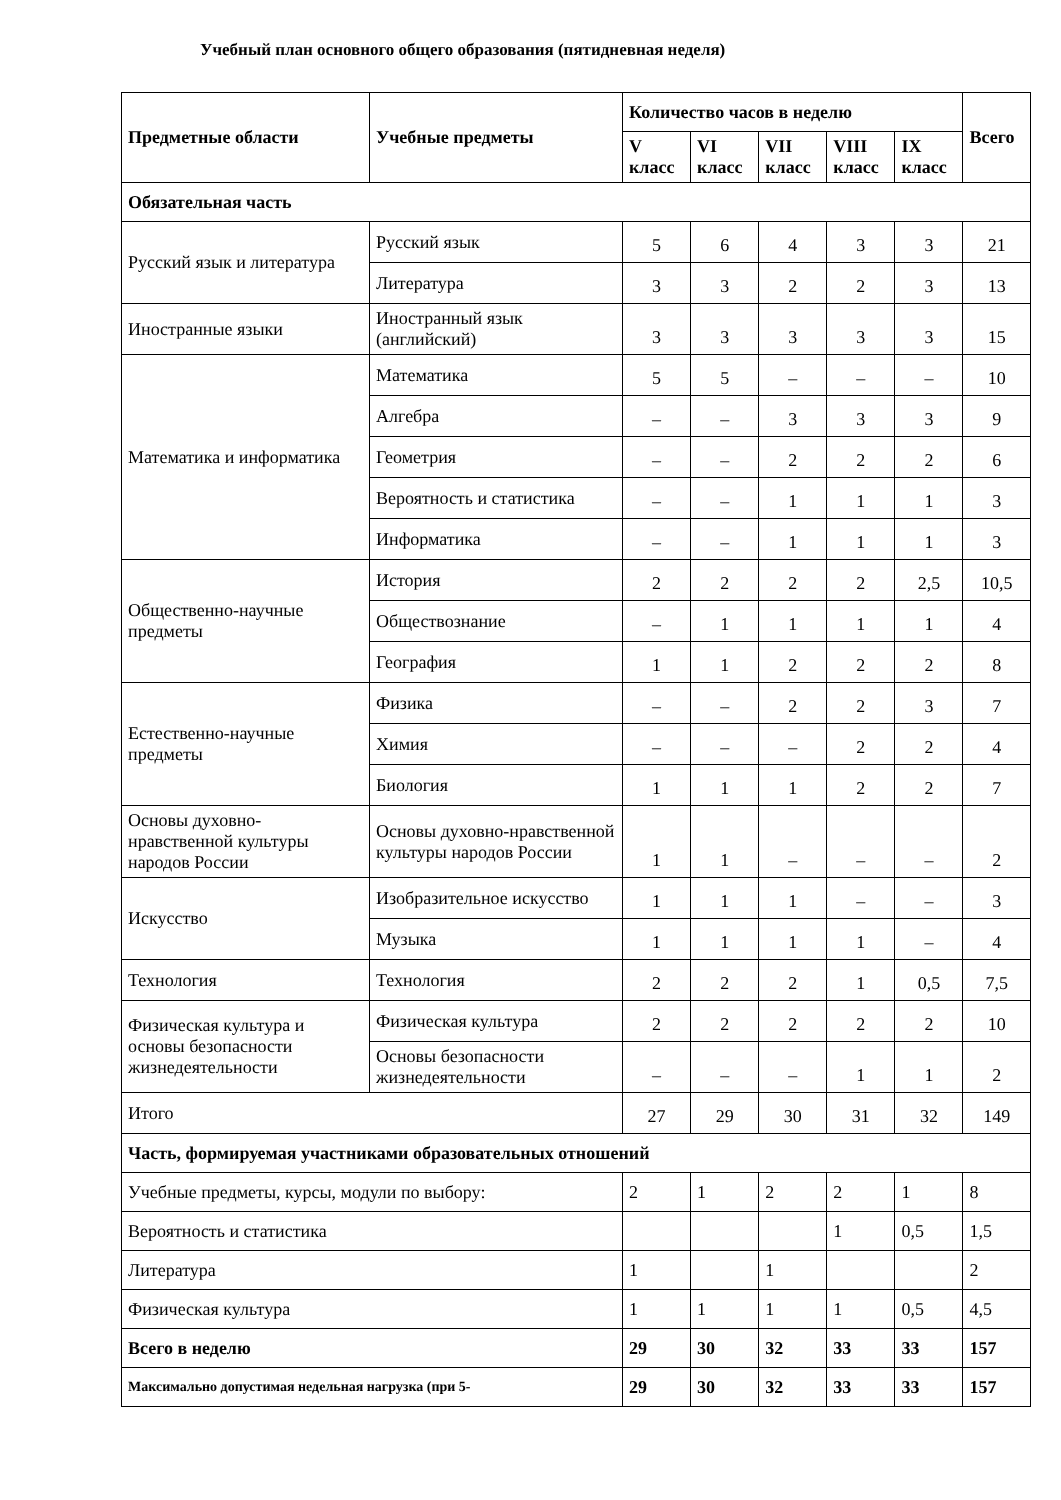Учебный план основного общего образования (пятидневная неделя)
| Предметные области | Учебные предметы | Количество часов в неделю | | | | | Всего |
| --- | --- | --- | --- | --- | --- | --- | --- |
| | | V класс | VI класс | VII класс | VIII класс | IX класс | |
| Обязательная часть | | | | | | | |
| Русский язык и литература | Русский язык | 5 | 6 | 4 | 3 | 3 | 21 |
| | Литература | 3 | 3 | 2 | 2 | 3 | 13 |
| Иностранные языки | Иностранный язык (английский) | 3 | 3 | 3 | 3 | 3 | 15 |
| Математика и информатика | Математика | 5 | 5 | – | – | – | 10 |
| | Алгебра | – | – | 3 | 3 | 3 | 9 |
| | Геометрия | – | – | 2 | 2 | 2 | 6 |
| | Вероятность и статистика | – | – | 1 | 1 | 1 | 3 |
| | Информатика | – | – | 1 | 1 | 1 | 3 |
| Общественно-научные предметы | История | 2 | 2 | 2 | 2 | 2,5 | 10,5 |
| | Обществознание | – | 1 | 1 | 1 | 1 | 4 |
| | География | 1 | 1 | 2 | 2 | 2 | 8 |
| Естественно-научные предметы | Физика | – | – | 2 | 2 | 3 | 7 |
| | Химия | – | – | – | 2 | 2 | 4 |
| | Биология | 1 | 1 | 1 | 2 | 2 | 7 |
| Основы духовно-нравственной культуры народов России | Основы духовно-нравственной культуры народов России | 1 | 1 | – | – | – | 2 |
| Искусство | Изобразительное искусство | 1 | 1 | 1 | – | – | 3 |
| | Музыка | 1 | 1 | 1 | 1 | – | 4 |
| Технология | Технология | 2 | 2 | 2 | 1 | 0,5 | 7,5 |
| Физическая культура и основы безопасности жизнедеятельности | Физическая культура | 2 | 2 | 2 | 2 | 2 | 10 |
| | Основы безопасности жизнедеятельности | – | – | – | 1 | 1 | 2 |
| Итого | | 27 | 29 | 30 | 31 | 32 | 149 |
| Часть, формируемая участниками образовательных отношений | | | | | | | |
| Учебные предметы, курсы, модули по выбору: | | 2 | 1 | 2 | 2 | 1 | 8 |
| Вероятность и статистика | | | | | 1 | 0,5 | 1,5 |
| Литература | | 1 | | 1 | | | 2 |
| Физическая культура | | 1 | 1 | 1 | 1 | 0,5 | 4,5 |
| Всего в неделю | | 29 | 30 | 32 | 33 | 33 | 157 |
| Максимально допустимая недельная нагрузка (при 5- | | 29 | 30 | 32 | 33 | 33 | 157 |